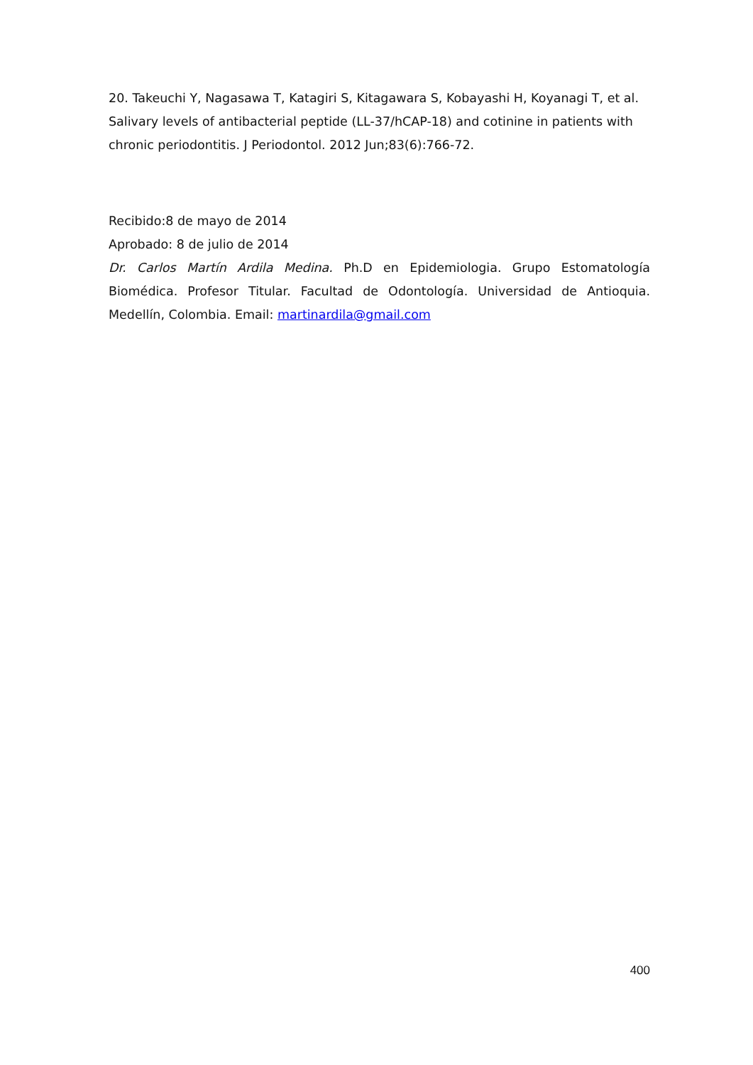20. Takeuchi Y, Nagasawa T, Katagiri S, Kitagawara S, Kobayashi H, Koyanagi T, et al. Salivary levels of antibacterial peptide (LL-37/hCAP-18) and cotinine in patients with chronic periodontitis. J Periodontol. 2012 Jun;83(6):766-72.
Recibido:8 de mayo de 2014
Aprobado: 8 de julio de 2014
Dr. Carlos Martín Ardila Medina. Ph.D en Epidemiologia. Grupo Estomatología Biomédica. Profesor Titular. Facultad de Odontología. Universidad de Antioquia. Medellín, Colombia. Email: martinardila@gmail.com
400